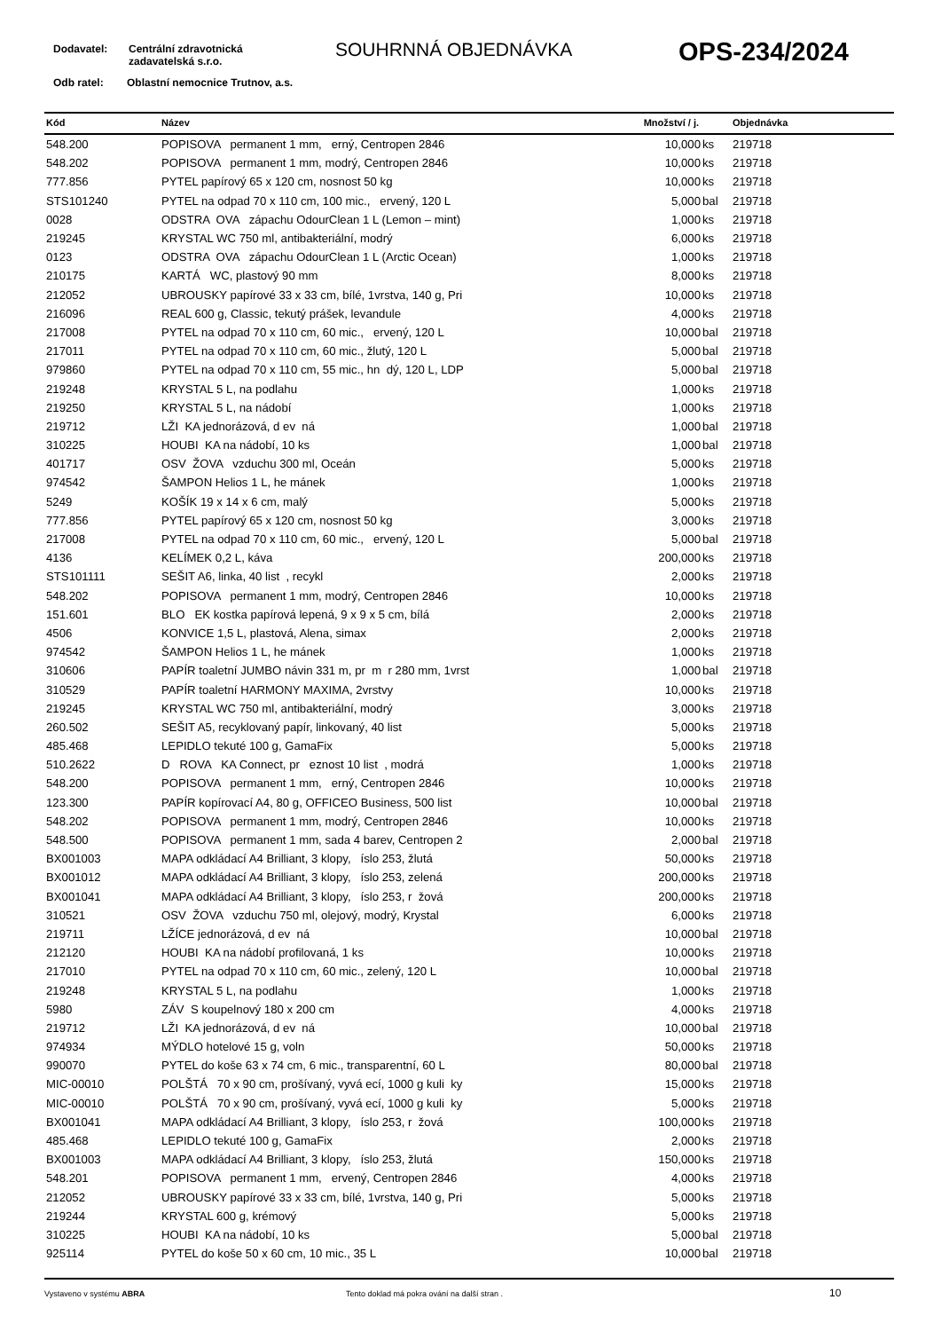Dodavatel:
Centrální zdravotnická
zadavatelská s.r.o.
SOUHRNNÁ OBJEDNÁVKA OPS-234/2024
Odb ratel:
Oblastní nemocnice Trutnov, a.s.
| Kód | Název | Množství / j. | | Objednávka |
| --- | --- | --- | --- | --- |
| 548.200 | POPISOVA permanent 1 mm, erný, Centropen 2846 | 10,000 | ks | 219718 |
| 548.202 | POPISOVA permanent 1 mm, modrý, Centropen 2846 | 10,000 | ks | 219718 |
| 777.856 | PYTEL papírový 65 x 120 cm, nosnost 50 kg | 10,000 | ks | 219718 |
| STS101240 | PYTEL na odpad 70 x 110 cm, 100 mic., ervený, 120 L | 5,000 | bal | 219718 |
| 0028 | ODSTRA OVA zápachu OdourClean 1 L (Lemon – mint) | 1,000 | ks | 219718 |
| 219245 | KRYSTAL WC 750 ml, antibakteriální, modrý | 6,000 | ks | 219718 |
| 0123 | ODSTRA OVA zápachu OdourClean 1 L (Arctic Ocean) | 1,000 | ks | 219718 |
| 210175 | KARTÁ WC, plastový 90 mm | 8,000 | ks | 219718 |
| 212052 | UBROUSKY papírové 33 x 33 cm, bílé, 1vrstva, 140 g, Pri | 10,000 | ks | 219718 |
| 216096 | REAL 600 g, Classic, tekutý prášek, levandule | 4,000 | ks | 219718 |
| 217008 | PYTEL na odpad 70 x 110 cm, 60 mic., ervený, 120 L | 10,000 | bal | 219718 |
| 217011 | PYTEL na odpad 70 x 110 cm, 60 mic., žlutý, 120 L | 5,000 | bal | 219718 |
| 979860 | PYTEL na odpad 70 x 110 cm, 55 mic., hn dý, 120 L, LDP | 5,000 | bal | 219718 |
| 219248 | KRYSTAL 5 L, na podlahu | 1,000 | ks | 219718 |
| 219250 | KRYSTAL 5 L, na nádobí | 1,000 | ks | 219718 |
| 219712 | LŽI KA jednorázová, d ev ná | 1,000 | bal | 219718 |
| 310225 | HOUBI KA na nádobí, 10 ks | 1,000 | bal | 219718 |
| 401717 | OSV ŽOVA vzduchu 300 ml, Oceán | 5,000 | ks | 219718 |
| 974542 | ŠAMPON Helios 1 L, he mánek | 1,000 | ks | 219718 |
| 5249 | KOŠÍK 19 x 14 x 6 cm, malý | 5,000 | ks | 219718 |
| 777.856 | PYTEL papírový 65 x 120 cm, nosnost 50 kg | 3,000 | ks | 219718 |
| 217008 | PYTEL na odpad 70 x 110 cm, 60 mic., ervený, 120 L | 5,000 | bal | 219718 |
| 4136 | KELÍMEK 0,2 L, káva | 200,000 | ks | 219718 |
| STS101111 | SEŠIT A6, linka, 40 list , recykl | 2,000 | ks | 219718 |
| 548.202 | POPISOVA permanent 1 mm, modrý, Centropen 2846 | 10,000 | ks | 219718 |
| 151.601 | BLO EK kostka papírová lepená, 9 x 9 x 5 cm, bílá | 2,000 | ks | 219718 |
| 4506 | KONVICE 1,5 L, plastová, Alena, simax | 2,000 | ks | 219718 |
| 974542 | ŠAMPON Helios 1 L, he mánek | 1,000 | ks | 219718 |
| 310606 | PAPÍR toaletní JUMBO návin 331 m, pr m r 280 mm, 1vrst | 1,000 | bal | 219718 |
| 310529 | PAPÍR toaletní HARMONY MAXIMA, 2vrstvy | 10,000 | ks | 219718 |
| 219245 | KRYSTAL WC 750 ml, antibakteriální, modrý | 3,000 | ks | 219718 |
| 260.502 | SEŠIT A5, recyklovaný papír, linkovaný, 40 list | 5,000 | ks | 219718 |
| 485.468 | LEPIDLO tekuté 100 g, GamaFix | 5,000 | ks | 219718 |
| 510.2622 | D ROVA KA Connect, pr eznost 10 list , modrá | 1,000 | ks | 219718 |
| 548.200 | POPISOVA permanent 1 mm, erný, Centropen 2846 | 10,000 | ks | 219718 |
| 123.300 | PAPÍR kopírovací A4, 80 g, OFFICEO Business, 500 list | 10,000 | bal | 219718 |
| 548.202 | POPISOVA permanent 1 mm, modrý, Centropen 2846 | 10,000 | ks | 219718 |
| 548.500 | POPISOVA permanent 1 mm, sada 4 barev, Centropen 2 | 2,000 | bal | 219718 |
| BX001003 | MAPA odkládací A4 Brilliant, 3 klopy, íslo 253, žlutá | 50,000 | ks | 219718 |
| BX001012 | MAPA odkládací A4 Brilliant, 3 klopy, íslo 253, zelená | 200,000 | ks | 219718 |
| BX001041 | MAPA odkládací A4 Brilliant, 3 klopy, íslo 253, r žová | 200,000 | ks | 219718 |
| 310521 | OSV ŽOVA vzduchu 750 ml, olejový, modrý, Krystal | 6,000 | ks | 219718 |
| 219711 | LŽÍCE jednorázová, d ev ná | 10,000 | bal | 219718 |
| 212120 | HOUBI KA na nádobí profilovaná, 1 ks | 10,000 | ks | 219718 |
| 217010 | PYTEL na odpad 70 x 110 cm, 60 mic., zelený, 120 L | 10,000 | bal | 219718 |
| 219248 | KRYSTAL 5 L, na podlahu | 1,000 | ks | 219718 |
| 5980 | ZÁV S koupelnový 180 x 200 cm | 4,000 | ks | 219718 |
| 219712 | LŽI KA jednorázová, d ev ná | 10,000 | bal | 219718 |
| 974934 | MÝDLO hotelové 15 g, voln | 50,000 | ks | 219718 |
| 990070 | PYTEL do koše 63 x 74 cm, 6 mic., transparentní, 60 L | 80,000 | bal | 219718 |
| MIC-00010 | POLŠTÁ 70 x 90 cm, prošívaný, vyvá ecí, 1000 g kuli ky | 15,000 | ks | 219718 |
| MIC-00010 | POLŠTÁ 70 x 90 cm, prošívaný, vyvá ecí, 1000 g kuli ky | 5,000 | ks | 219718 |
| BX001041 | MAPA odkládací A4 Brilliant, 3 klopy, íslo 253, r žová | 100,000 | ks | 219718 |
| 485.468 | LEPIDLO tekuté 100 g, GamaFix | 2,000 | ks | 219718 |
| BX001003 | MAPA odkládací A4 Brilliant, 3 klopy, íslo 253, žlutá | 150,000 | ks | 219718 |
| 548.201 | POPISOVA permanent 1 mm, ervený, Centropen 2846 | 4,000 | ks | 219718 |
| 212052 | UBROUSKY papírové 33 x 33 cm, bílé, 1vrstva, 140 g, Pri | 5,000 | ks | 219718 |
| 219244 | KRYSTAL 600 g, krémový | 5,000 | ks | 219718 |
| 310225 | HOUBI KA na nádobí, 10 ks | 5,000 | bal | 219718 |
| 925114 | PYTEL do koše 50 x 60 cm, 10 mic., 35 L | 10,000 | bal | 219718 |
Vystaveno v systému ABRA Tento doklad má pokra ování na další stran . 10